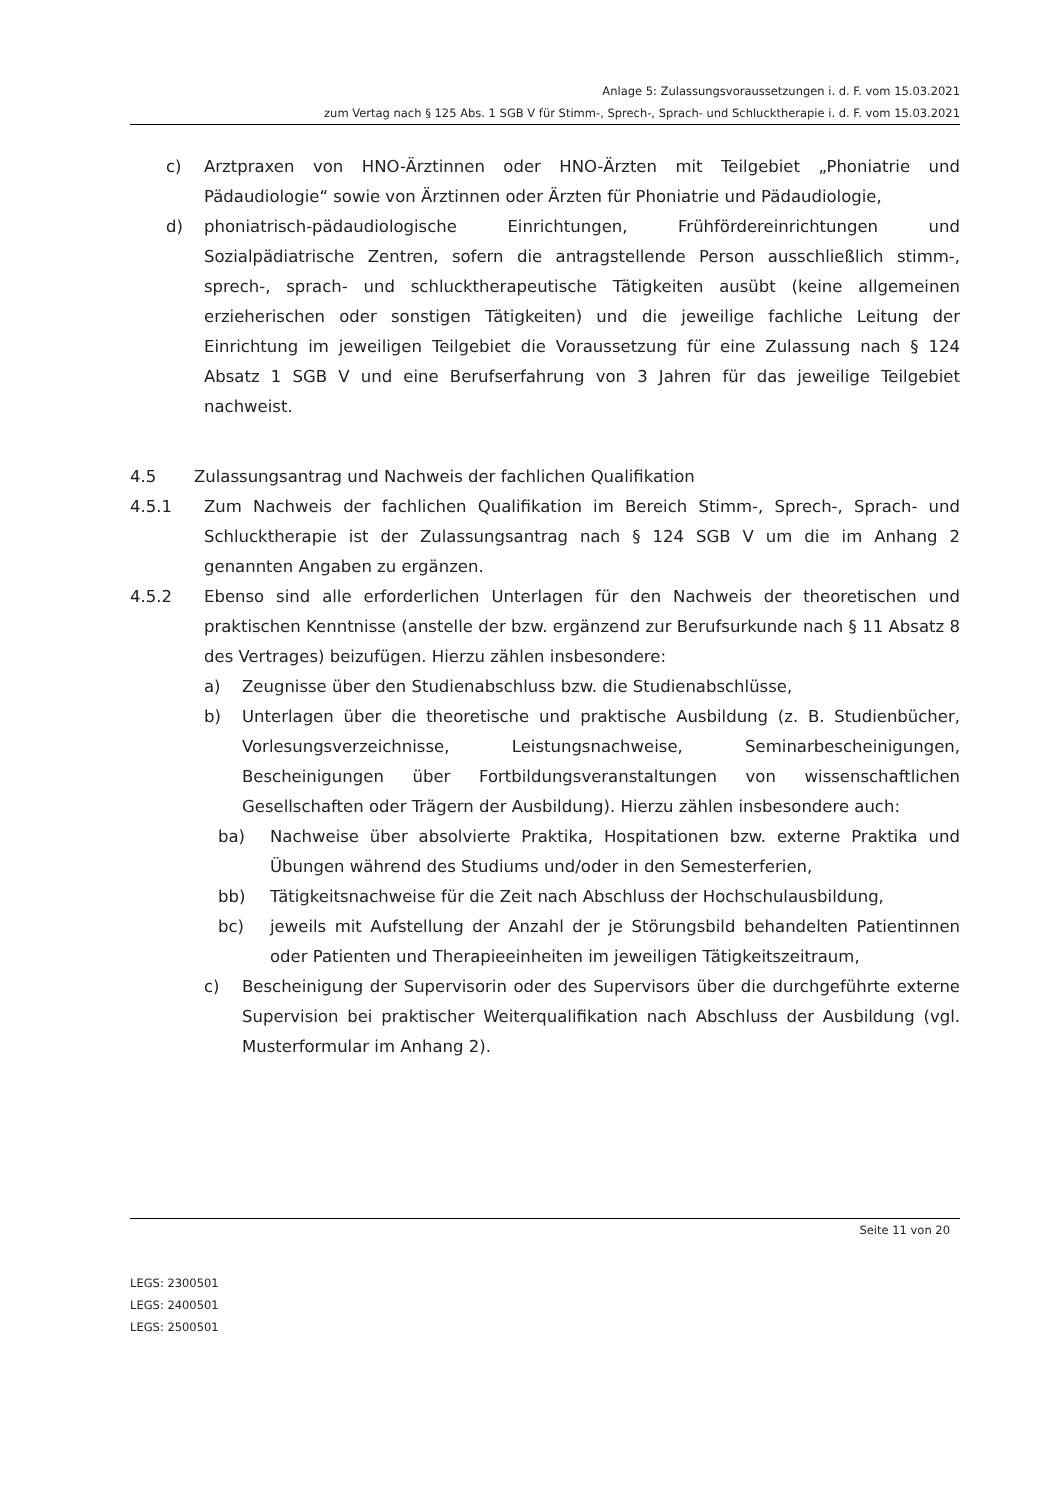Anlage 5: Zulassungsvoraussetzungen i. d. F. vom 15.03.2021
zum Vertag nach § 125 Abs. 1 SGB V für Stimm-, Sprech-, Sprach- und Schlucktherapie i. d. F. vom 15.03.2021
c) Arztpraxen von HNO-Ärztinnen oder HNO-Ärzten mit Teilgebiet „Phoniatrie und Pädaudiologie“ sowie von Ärztinnen oder Ärzten für Phoniatrie und Pädaudiologie,
d) phoniatrisch-pädaudiologische Einrichtungen, Frühfördereinrichtungen und Sozialpädiatrische Zentren, sofern die antragstellende Person ausschließlich stimm-, sprech-, sprach- und schlucktherapeutische Tätigkeiten ausübt (keine allgemeinen erzieherischen oder sonstigen Tätigkeiten) und die jeweilige fachliche Leitung der Einrichtung im jeweiligen Teilgebiet die Voraussetzung für eine Zulassung nach § 124 Absatz 1 SGB V und eine Berufserfahrung von 3 Jahren für das jeweilige Teilgebiet nachweist.
4.5 Zulassungsantrag und Nachweis der fachlichen Qualifikation
4.5.1 Zum Nachweis der fachlichen Qualifikation im Bereich Stimm-, Sprech-, Sprach- und Schlucktherapie ist der Zulassungsantrag nach § 124 SGB V um die im Anhang 2 genannten Angaben zu ergänzen.
4.5.2 Ebenso sind alle erforderlichen Unterlagen für den Nachweis der theoretischen und praktischen Kenntnisse (anstelle der bzw. ergänzend zur Berufsurkunde nach § 11 Absatz 8 des Vertrages) beizufügen. Hierzu zählen insbesondere:
a) Zeugnisse über den Studienabschluss bzw. die Studienabschlüsse,
b) Unterlagen über die theoretische und praktische Ausbildung (z. B. Studienbücher, Vorlesungsverzeichnisse, Leistungsnachweise, Seminarbescheinigungen, Bescheinigungen über Fortbildungsveranstaltungen von wissenschaftlichen Gesellschaften oder Trägern der Ausbildung). Hierzu zählen insbesondere auch:
ba) Nachweise über absolvierte Praktika, Hospitationen bzw. externe Praktika und Übungen während des Studiums und/oder in den Semesterferien,
bb) Tätigkeitsnachweise für die Zeit nach Abschluss der Hochschulausbildung,
bc) jeweils mit Aufstellung der Anzahl der je Störungsbild behandelten Patientinnen oder Patienten und Therapieeinheiten im jeweiligen Tätigkeitszeitraum,
c) Bescheinigung der Supervisorin oder des Supervisors über die durchgeführte externe Supervision bei praktischer Weiterqualifikation nach Abschluss der Ausbildung (vgl. Musterformular im Anhang 2).
Seite 11 von 20
LEGS: 2300501
LEGS: 2400501
LEGS: 2500501